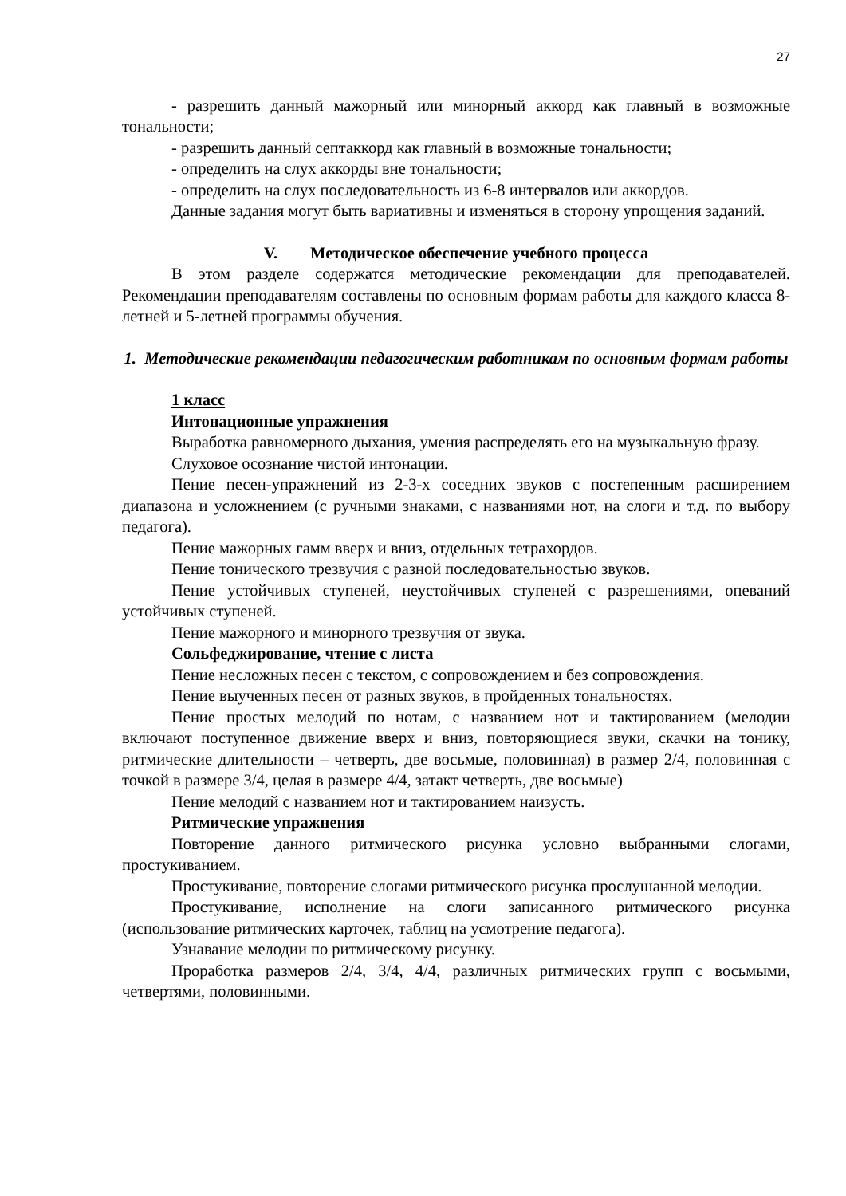27
- разрешить данный мажорный или минорный аккорд как главный в возможные тональности;
- разрешить данный септаккорд как главный в возможные тональности;
- определить на слух аккорды вне тональности;
- определить на слух последовательность из 6-8 интервалов или аккордов.
Данные задания могут быть вариативны и изменяться в сторону упрощения заданий.
V. Методическое обеспечение учебного процесса
В этом разделе содержатся методические рекомендации для преподавателей. Рекомендации преподавателям составлены по основным формам работы для каждого класса 8-летней и 5-летней программы обучения.
1. Методические рекомендации педагогическим работникам по основным формам работы
1 класс
Интонационные упражнения
Выработка равномерного дыхания, умения распределять его на музыкальную фразу.
Слуховое осознание чистой интонации.
Пение песен-упражнений из 2-3-х соседних звуков с постепенным расширением диапазона и усложнением (с ручными знаками, с названиями нот, на слоги и т.д. по выбору педагога).
Пение мажорных гамм вверх и вниз, отдельных тетрахордов.
Пение тонического трезвучия с разной последовательностью звуков.
Пение устойчивых ступеней, неустойчивых ступеней с разрешениями, опеваний устойчивых ступеней.
Пение мажорного и минорного трезвучия от звука.
Сольфеджирование, чтение с листа
Пение несложных песен с текстом, с сопровождением и без сопровождения.
Пение выученных песен от разных звуков, в пройденных тональностях.
Пение простых мелодий по нотам, с названием нот и тактированием (мелодии включают поступенное движение вверх и вниз, повторяющиеся звуки, скачки на тонику, ритмические длительности – четверть, две восьмые, половинная) в размер 2/4, половинная с точкой в размере 3/4, целая в размере 4/4, затакт четверть, две восьмые)
Пение мелодий с названием нот и тактированием наизусть.
Ритмические упражнения
Повторение данного ритмического рисунка условно выбранными слогами, простукиванием.
Простукивание, повторение слогами ритмического рисунка прослушанной мелодии.
Простукивание, исполнение на слоги записанного ритмического рисунка (использование ритмических карточек, таблиц на усмотрение педагога).
Узнавание мелодии по ритмическому рисунку.
Проработка размеров 2/4, 3/4, 4/4, различных ритмических групп с восьмыми, четвертями, половинными.